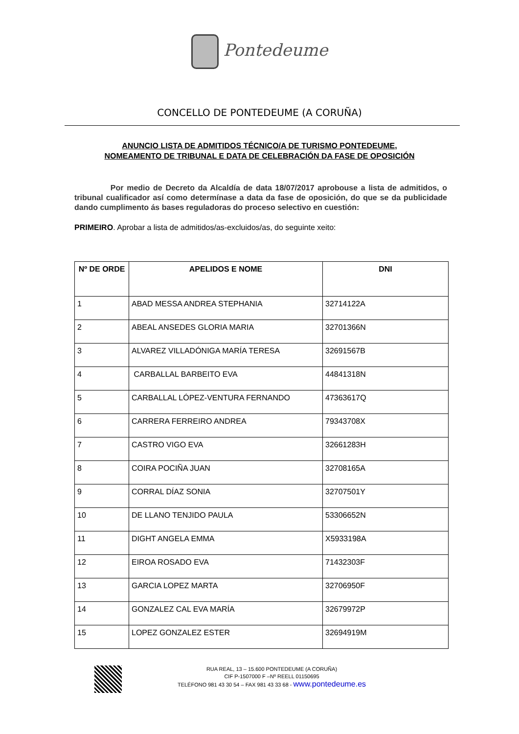Pontedeume
CONCELLO DE PONTEDEUME (A CORUÑA)
ANUNCIO LISTA DE ADMITIDOS TÉCNICO/A DE TURISMO PONTEDEUME,
NOMEAMENTO DE TRIBUNAL E DATA DE CELEBRACIÓN DA FASE DE OPOSICIÓN
Por medio de Decreto da Alcaldía de data 18/07/2017 aprobouse a lista de admitidos, o tribunal cualificador así como determínase a data da fase de oposición, do que se da publicidade dando cumplimento ás bases reguladoras do proceso selectivo en cuestión:
PRIMEIRO. Aprobar a lista de admitidos/as-excluidos/as, do seguinte xeito:
| Nº DE ORDE | APELIDOS E NOME | DNI |
| --- | --- | --- |
| 1 | ABAD MESSA ANDREA STEPHANIA | 32714122A |
| 2 | ABEAL ANSEDES GLORIA MARIA | 32701366N |
| 3 | ALVAREZ VILLADÓNIGA MARÍA TERESA | 32691567B |
| 4 | CARBALLAL BARBEITO EVA | 44841318N |
| 5 | CARBALLAL LÓPEZ-VENTURA FERNANDO | 47363617Q |
| 6 | CARRERA FERREIRO ANDREA | 79343708X |
| 7 | CASTRO VIGO EVA | 32661283H |
| 8 | COIRA POCIÑA JUAN | 32708165A |
| 9 | CORRAL DÍAZ SONIA | 32707501Y |
| 10 | DE LLANO TENJIDO PAULA | 53306652N |
| 11 | DIGHT ANGELA EMMA | X5933198A |
| 12 | EIROA ROSADO EVA | 71432303F |
| 13 | GARCIA LOPEZ MARTA | 32706950F |
| 14 | GONZALEZ CAL EVA MARÍA | 32679972P |
| 15 | LOPEZ GONZALEZ ESTER | 32694919M |
RUA REAL, 13 – 15.600 PONTEDEUME (A CORUÑA)
CIF P-1507000 F –Nº REELL 01150695
TELÉFONO 981 43 30 54 – FAX 981 43 33 68 - www.pontedeume.es